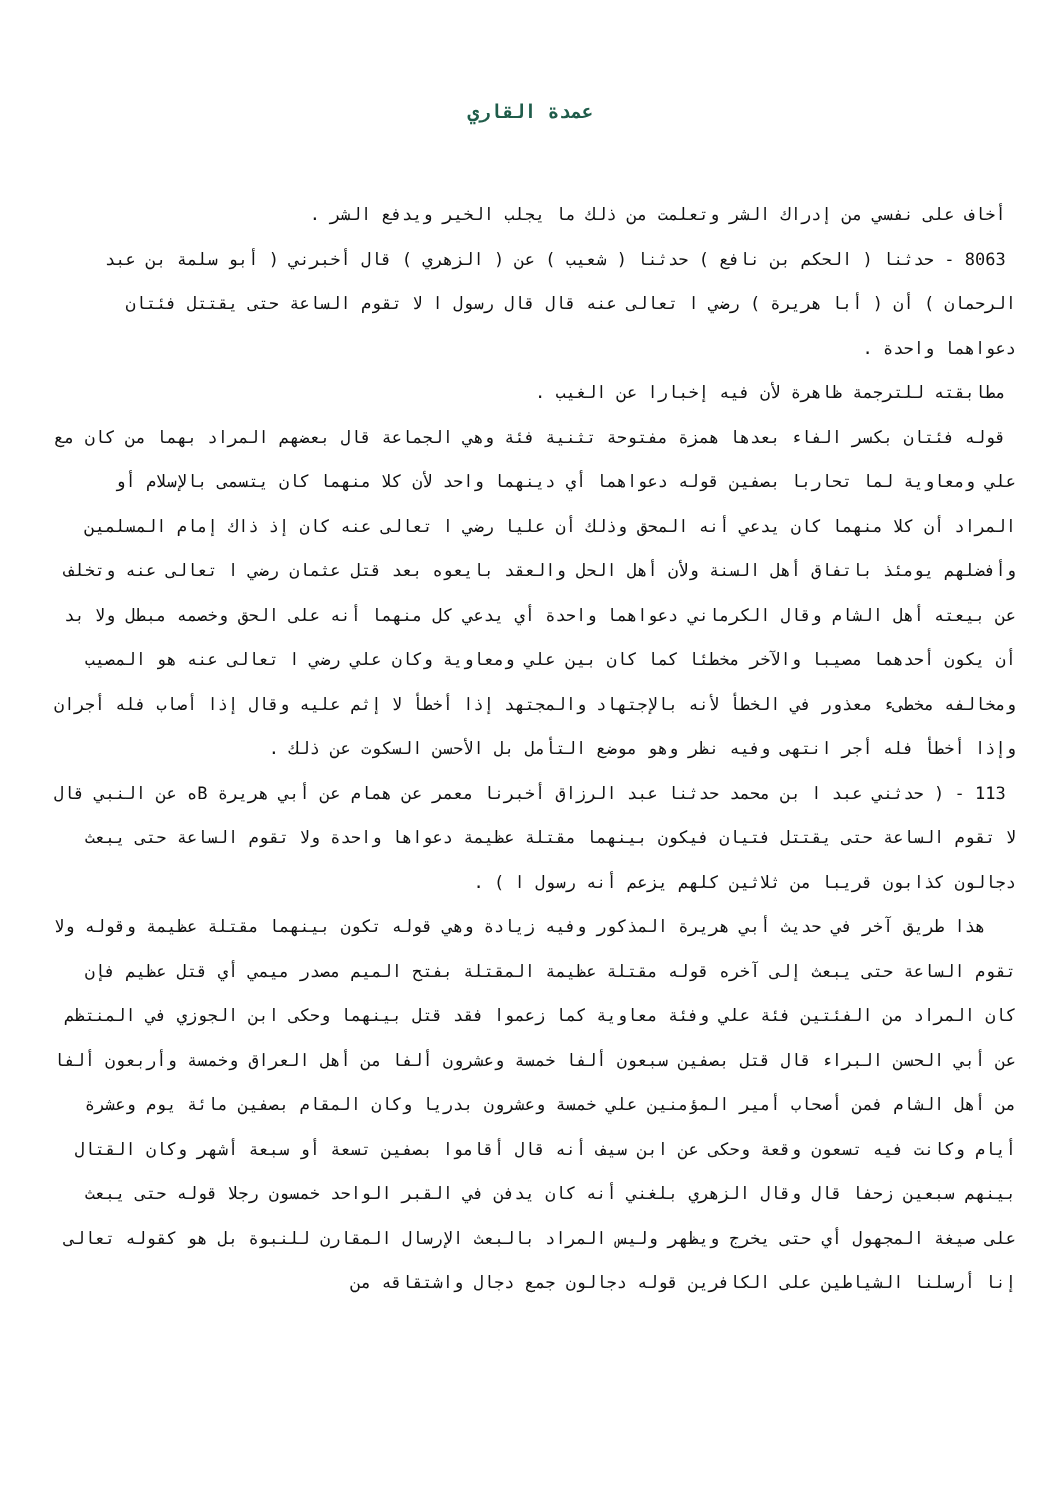عمدة القاري
أخاف على نفسي من إدراك الشر وتعلمت من ذلك ما يجلب الخير ويدفع الشر .
8063 - حدثنا ( الحكم بن نافع ) حدثنا ( شعيب ) عن ( الزهري ) قال أخبرني ( أبو سلمة بن عبد الرحمان ) أن ( أبا هريرة ) رضي ا تعالى عنه قال قال رسول ا لا تقوم الساعة حتى يقتتل فئتان دعواهما واحدة .
مطابقته للترجمة ظاهرة لأن فيه إخبارا عن الغيب .
قوله فئتان بكسر الفاء بعدها همزة مفتوحة تثنية فئة وهي الجماعة قال بعضهم المراد بهما من كان مع علي ومعاوية لما تحاربا بصفين قوله دعواهما أي دينهما واحد لأن كلا منهما كان يتسمى بالإسلام أو المراد أن كلا منهما كان يدعي أنه المحق وذلك أن عليا رضي ا تعالى عنه كان إذ ذاك إمام المسلمين وأفضلهم يومئذ باتفاق أهل السنة ولأن أهل الحل والعقد بايعوه بعد قتل عثمان رضي ا تعالى عنه وتخلف عن بيعته أهل الشام وقال الكرماني دعواهما واحدة أي يدعي كل منهما أنه على الحق وخصمه مبطل ولا بد أن يكون أحدهما مصيبا والآخر مخطئا كما كان بين علي ومعاوية وكان علي رضي ا تعالى عنه هو المصيب ومخالفه مخطىء معذور في الخطأ لأنه بالإجتهاد والمجتهد إذا أخطأ لا إثم عليه وقال إذا أصاب فله أجران وإذا أخطأ فله أجر انتهى وفيه نظر وهو موضع التأمل بل الأحسن السكوت عن ذلك .
113 - ( حدثني عبد ا بن محمد حدثنا عبد الرزاق أخبرنا معمر عن همام عن أبي هريرة Bه عن النبي قال لا تقوم الساعة حتى يقتتل فتيان فيكون بينهما مقتلة عظيمة دعواها واحدة ولا تقوم الساعة حتى يبعث دجالون كذابون قريبا من ثلاثين كلهم يزعم أنه رسول ا ) .
هذا طريق آخر في حديث أبي هريرة المذكور وفيه زيادة وهي قوله تكون بينهما مقتلة عظيمة وقوله ولا تقوم الساعة حتى يبعث إلى آخره قوله مقتلة عظيمة المقتلة بفتح الميم مصدر ميمي أي قتل عظيم فإن كان المراد من الفئتين فئة علي وفئة معاوية كما زعموا فقد قتل بينهما وحكى ابن الجوزي في المنتظم عن أبي الحسن البراء قال قتل بصفين سبعون ألفا خمسة وعشرون ألفا من أهل العراق وخمسة وأربعون ألفا من أهل الشام فمن أصحاب أمير المؤمنين علي خمسة وعشرون بدريا وكان المقام بصفين مائة يوم وعشرة أيام وكانت فيه تسعون وقعة وحكى عن ابن سيف أنه قال أقاموا بصفين تسعة أو سبعة أشهر وكان القتال بينهم سبعين زحفا قال وقال الزهري بلغني أنه كان يدفن في القبر الواحد خمسون رجلا قوله حتى يبعث على صيغة المجهول أي حتى يخرج ويظهر وليس المراد بالبعث الإرسال المقارن للنبوة بل هو كقوله تعالى إنا أرسلنا الشياطين على الكافرين قوله دجالون جمع دجال واشتقاقه من